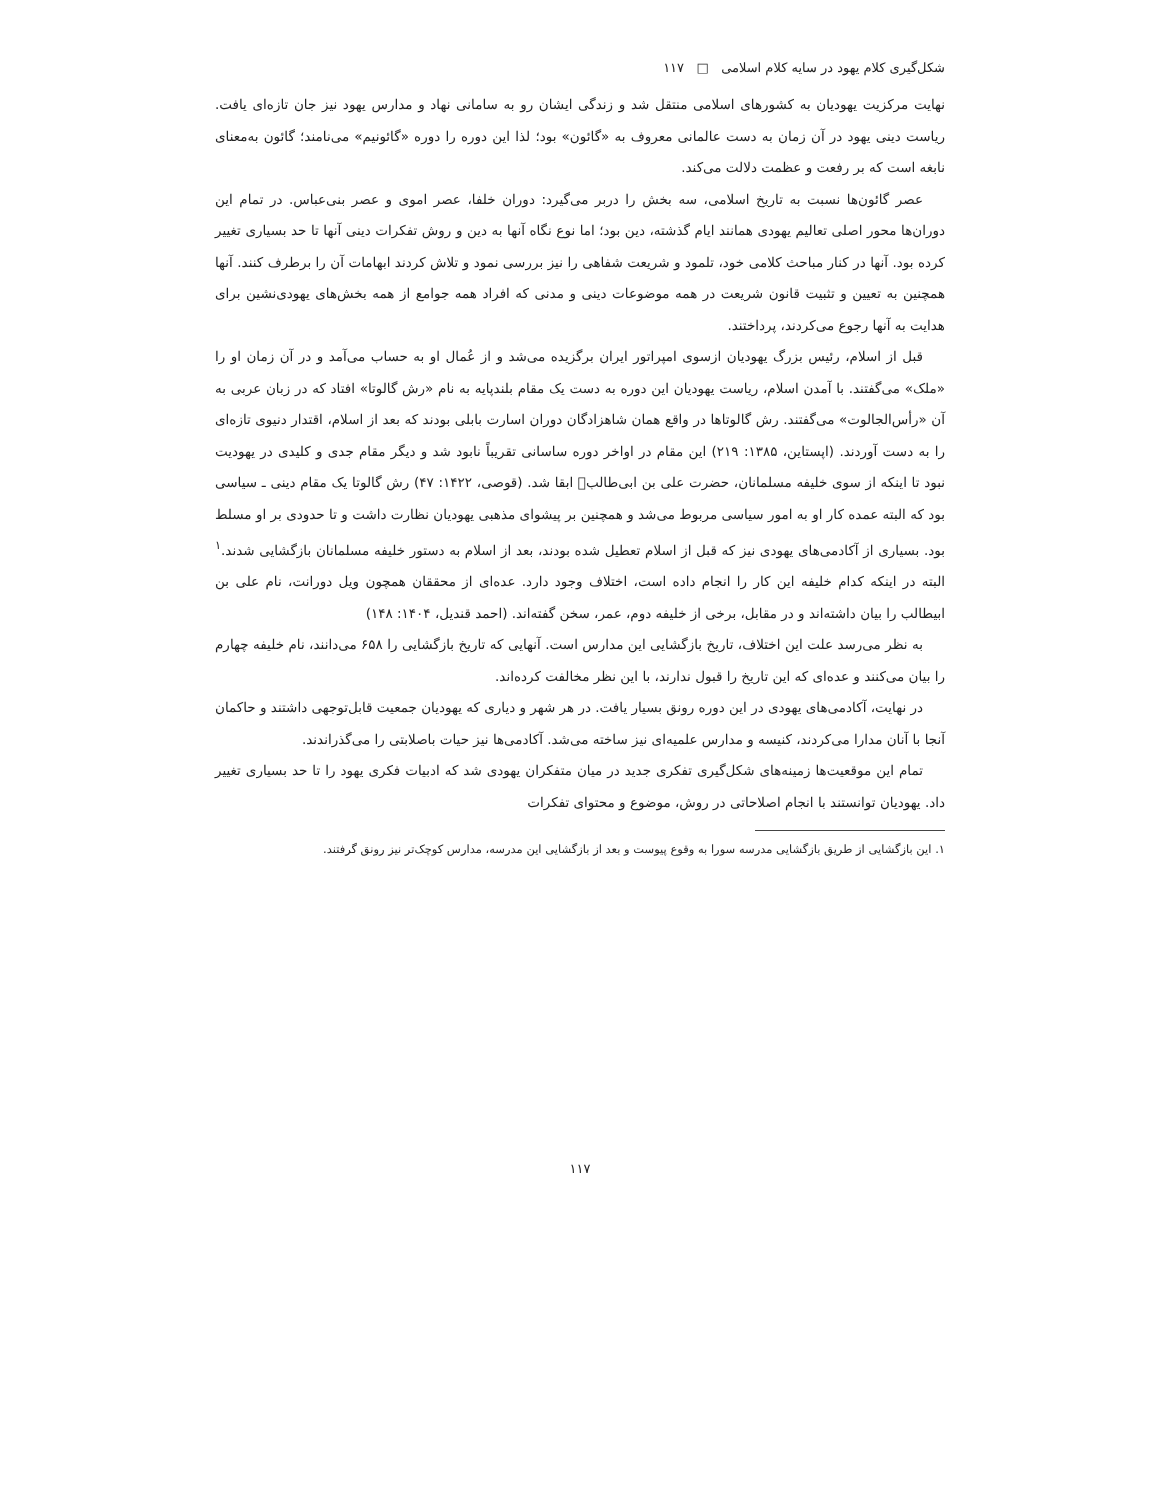شکل‌گیری کلام یهود در سایه کلام اسلامی □ ۱۱۷
نهایت مرکزیت یهودیان به کشورهای اسلامی منتقل شد و زندگی ایشان رو به سامانی نهاد و مدارس یهود نیز جان تازه‌ای یافت. ریاست دینی یهود در آن زمان به دست عالمانی معروف به «گائون» بود؛ لذا این دوره را دوره «گائونیم» می‌نامند؛ گائون به‌معنای نابغه است که بر رفعت و عظمت دلالت می‌کند.
عصر گائون‌ها نسبت به تاریخ اسلامی، سه بخش را دربر می‌گیرد: دوران خلفا، عصر اموی و عصر بنی‌عباس. در تمام این دوران‌ها محور اصلی تعالیم یهودی همانند ایام گذشته، دین بود؛ اما نوع نگاه آنها به دین و روش تفکرات دینی آنها تا حد بسیاری تغییر کرده بود. آنها در کنار مباحث کلامی خود، تلمود و شریعت شفاهی را نیز بررسی نمود و تلاش کردند ابهامات آن را برطرف کنند. آنها همچنین به تعیین و تثبیت قانون شریعت در همه موضوعات دینی و مدنی که افراد همه جوامع از همه بخش‌های یهودی‌نشین برای هدایت به آنها رجوع می‌کردند، پرداختند.
قبل از اسلام، رئیس بزرگ یهودیان ازسوی امپراتور ایران برگزیده می‌شد و از عُمال او به حساب می‌آمد و در آن زمان او را «ملک» می‌گفتند. با آمدن اسلام، ریاست یهودیان این دوره به دست یک مقام بلندپایه به نام «رش گالوتا» افتاد که در زبان عربی به آن «رأس‌الجالوت» می‌گفتند. رش گالوتاها در واقع همان شاهزادگان دوران اسارت بابلی بودند که بعد از اسلام، اقتدار دنیوی تازه‌ای را به دست آوردند. (اپستاین، ۱۳۸۵: ۲۱۹) این مقام در اواخر دوره ساسانی تقریباً نابود شد و دیگر مقام جدی و کلیدی در یهودیت نبود تا اینکه از سوی خلیفه مسلمانان، حضرت علی بن ابی‌طالب﷣ ابقا شد. (قوصی، ۱۴۲۲: ۴۷) رش گالوتا یک مقام دینی ـ سیاسی بود که البته عمده کار او به امور سیاسی مربوط می‌شد و همچنین بر پیشوای مذهبی یهودیان نظارت داشت و تا حدودی بر او مسلط بود. بسیاری از آکادمی‌های یهودی نیز که قبل از اسلام تعطیل شده بودند، بعد از اسلام به دستور خلیفه مسلمانان بازگشایی شدند.<sup>۱</sup> البته در اینکه کدام خلیفه این کار را انجام داده است، اختلاف وجود دارد. عده‌ای از محققان همچون ویل دورانت، نام علی بن ابیطالب را بیان داشته‌اند و در مقابل، برخی از خلیفه دوم، عمر، سخن گفته‌اند. (احمد قندیل، ۱۴۰۴: ۱۴۸)
به نظر می‌رسد علت این اختلاف، تاریخ بازگشایی این مدارس است. آنهایی که تاریخ بازگشایی را ۶۵۸ می‌دانند، نام خلیفه چهارم را بیان می‌کنند و عده‌ای که این تاریخ را قبول ندارند، با این نظر مخالفت کرده‌اند.
در نهایت، آکادمی‌های یهودی در این دوره رونق بسیار یافت. در هر شهر و دیاری که یهودیان جمعیت قابل‌توجهی داشتند و حاکمان آنجا با آنان مدارا می‌کردند، کنیسه و مدارس علمیه‌ای نیز ساخته می‌شد. آکادمی‌ها نیز حیات باصلابتی را می‌گذراندند.
تمام این موقعیت‌ها زمینه‌های شکل‌گیری تفکری جدید در میان متفکران یهودی شد که ادبیات فکری یهود را تا حد بسیاری تغییر داد. یهودیان توانستند با انجام اصلاحاتی در روش، موضوع و محتوای تفکرات
۱. این بازگشایی از طریق بازگشایی مدرسه سورا به وقوع پیوست و بعد از بازگشایی این مدرسه، مدارس کوچک‌تر نیز رونق گرفتند.
۱۱۷